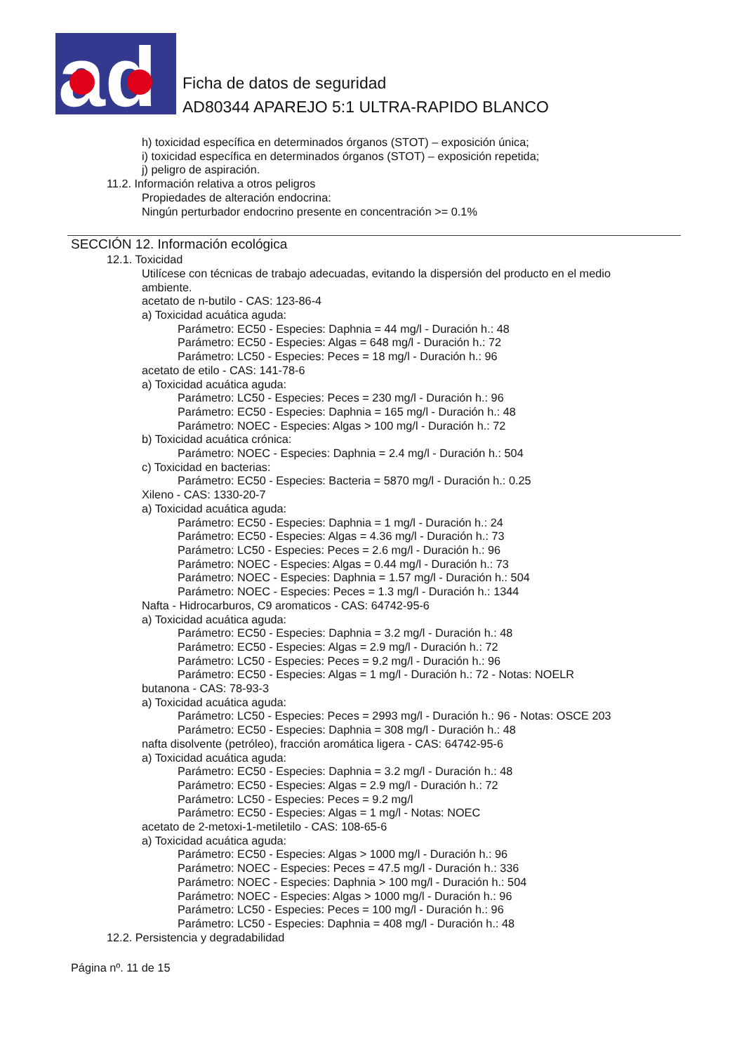ad
Ficha de datos de seguridad
AD80344 APAREJO 5:1 ULTRA-RAPIDO BLANCO
h) toxicidad específica en determinados órganos (STOT) – exposición única;
i) toxicidad específica en determinados órganos (STOT) – exposición repetida;
j) peligro de aspiración.
11.2. Información relativa a otros peligros
Propiedades de alteración endocrina:
Ningún perturbador endocrino presente en concentración >= 0.1%
SECCIÓN 12. Información ecológica
12.1. Toxicidad
Utilícese con técnicas de trabajo adecuadas, evitando la dispersión del producto en el medio
ambiente.
acetato de n-butilo - CAS: 123-86-4
a) Toxicidad acuática aguda:
Parámetro: EC50 - Especies: Daphnia = 44 mg/l - Duración h.: 48
Parámetro: EC50 - Especies: Algas = 648 mg/l - Duración h.: 72
Parámetro: LC50 - Especies: Peces = 18 mg/l - Duración h.: 96
acetato de etilo - CAS: 141-78-6
a) Toxicidad acuática aguda:
Parámetro: LC50 - Especies: Peces = 230 mg/l - Duración h.: 96
Parámetro: EC50 - Especies: Daphnia = 165 mg/l - Duración h.: 48
Parámetro: NOEC - Especies: Algas > 100 mg/l - Duración h.: 72
b) Toxicidad acuática crónica:
Parámetro: NOEC - Especies: Daphnia = 2.4 mg/l - Duración h.: 504
c) Toxicidad en bacterias:
Parámetro: EC50 - Especies: Bacteria = 5870 mg/l - Duración h.: 0.25
Xileno - CAS: 1330-20-7
a) Toxicidad acuática aguda:
Parámetro: EC50 - Especies: Daphnia = 1 mg/l - Duración h.: 24
Parámetro: EC50 - Especies: Algas = 4.36 mg/l - Duración h.: 73
Parámetro: LC50 - Especies: Peces = 2.6 mg/l - Duración h.: 96
Parámetro: NOEC - Especies: Algas = 0.44 mg/l - Duración h.: 73
Parámetro: NOEC - Especies: Daphnia = 1.57 mg/l - Duración h.: 504
Parámetro: NOEC - Especies: Peces = 1.3 mg/l - Duración h.: 1344
Nafta - Hidrocarburos, C9 aromaticos - CAS: 64742-95-6
a) Toxicidad acuática aguda:
Parámetro: EC50 - Especies: Daphnia = 3.2 mg/l - Duración h.: 48
Parámetro: EC50 - Especies: Algas = 2.9 mg/l - Duración h.: 72
Parámetro: LC50 - Especies: Peces = 9.2 mg/l - Duración h.: 96
Parámetro: EC50 - Especies: Algas = 1 mg/l - Duración h.: 72 - Notas: NOELR
butanona - CAS: 78-93-3
a) Toxicidad acuática aguda:
Parámetro: LC50 - Especies: Peces = 2993 mg/l - Duración h.: 96 - Notas: OSCE 203
Parámetro: EC50 - Especies: Daphnia = 308 mg/l - Duración h.: 48
nafta disolvente (petróleo), fracción aromática ligera - CAS: 64742-95-6
a) Toxicidad acuática aguda:
Parámetro: EC50 - Especies: Daphnia = 3.2 mg/l - Duración h.: 48
Parámetro: EC50 - Especies: Algas = 2.9 mg/l - Duración h.: 72
Parámetro: LC50 - Especies: Peces = 9.2 mg/l
Parámetro: EC50 - Especies: Algas = 1 mg/l - Notas: NOEC
acetato de 2-metoxi-1-metiletilo - CAS: 108-65-6
a) Toxicidad acuática aguda:
Parámetro: EC50 - Especies: Algas > 1000 mg/l - Duración h.: 96
Parámetro: NOEC - Especies: Peces = 47.5 mg/l - Duración h.: 336
Parámetro: NOEC - Especies: Daphnia > 100 mg/l - Duración h.: 504
Parámetro: NOEC - Especies: Algas > 1000 mg/l - Duración h.: 96
Parámetro: LC50 - Especies: Peces = 100 mg/l - Duración h.: 96
Parámetro: LC50 - Especies: Daphnia = 408 mg/l - Duración h.: 48
12.2. Persistencia y degradabilidad
Página nº. 11 de 15